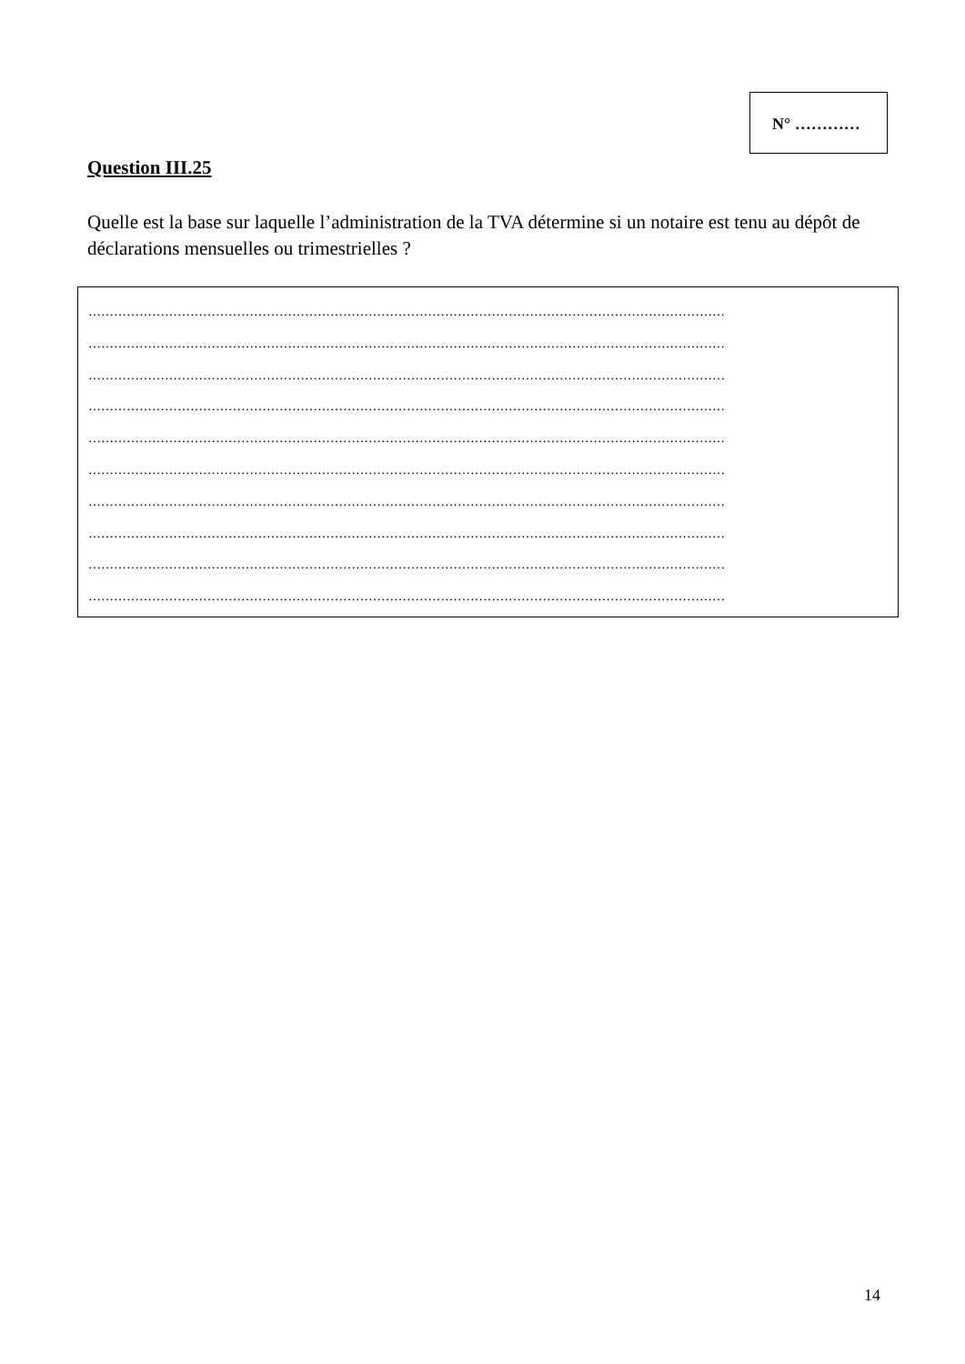N° …………
Question III.25
Quelle est la base sur laquelle l’administration de la TVA détermine si un notaire est tenu au dépôt de déclarations mensuelles ou trimestrielles ?
……………………………………………………………………………………………………………………………………
……………………………………………………………………………………………………………………………………
……………………………………………………………………………………………………………………………………
……………………………………………………………………………………………………………………………………
……………………………………………………………………………………………………………………………………
……………………………………………………………………………………………………………………………………
……………………………………………………………………………………………………………………………………
……………………………………………………………………………………………………………………………………
……………………………………………………………………………………………………………………………………
……………………………………………………………………………………………………………………………………
14